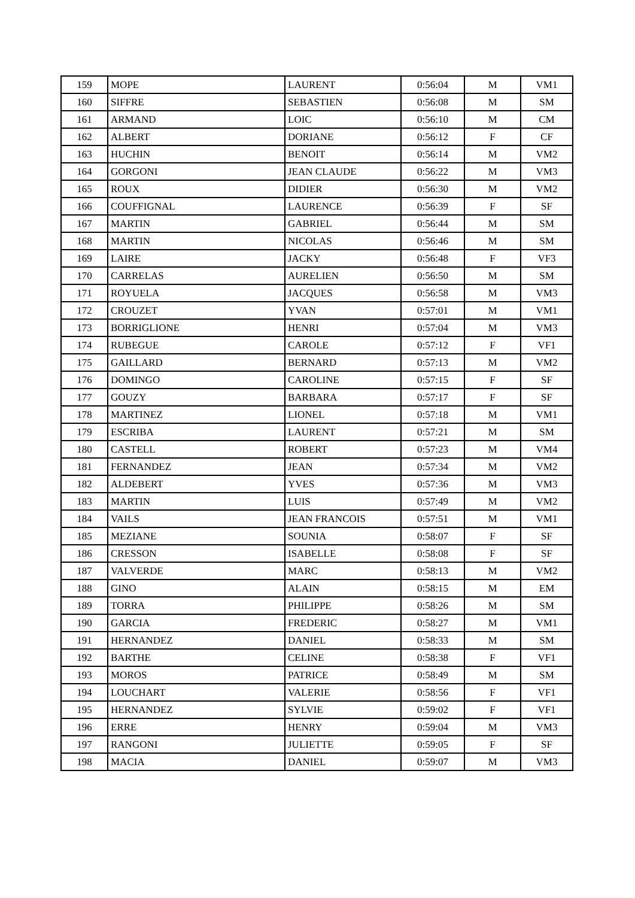| 159 | MOPE | LAURENT | 0:56:04 | M | VM1 |
| 160 | SIFFRE | SEBASTIEN | 0:56:08 | M | SM |
| 161 | ARMAND | LOIC | 0:56:10 | M | CM |
| 162 | ALBERT | DORIANE | 0:56:12 | F | CF |
| 163 | HUCHIN | BENOIT | 0:56:14 | M | VM2 |
| 164 | GORGONI | JEAN CLAUDE | 0:56:22 | M | VM3 |
| 165 | ROUX | DIDIER | 0:56:30 | M | VM2 |
| 166 | COUFFIGNAL | LAURENCE | 0:56:39 | F | SF |
| 167 | MARTIN | GABRIEL | 0:56:44 | M | SM |
| 168 | MARTIN | NICOLAS | 0:56:46 | M | SM |
| 169 | LAIRE | JACKY | 0:56:48 | F | VF3 |
| 170 | CARRELAS | AURELIEN | 0:56:50 | M | SM |
| 171 | ROYUELA | JACQUES | 0:56:58 | M | VM3 |
| 172 | CROUZET | YVAN | 0:57:01 | M | VM1 |
| 173 | BORRIGLIONE | HENRI | 0:57:04 | M | VM3 |
| 174 | RUBEGUE | CAROLE | 0:57:12 | F | VF1 |
| 175 | GAILLARD | BERNARD | 0:57:13 | M | VM2 |
| 176 | DOMINGO | CAROLINE | 0:57:15 | F | SF |
| 177 | GOUZY | BARBARA | 0:57:17 | F | SF |
| 178 | MARTINEZ | LIONEL | 0:57:18 | M | VM1 |
| 179 | ESCRIBA | LAURENT | 0:57:21 | M | SM |
| 180 | CASTELL | ROBERT | 0:57:23 | M | VM4 |
| 181 | FERNANDEZ | JEAN | 0:57:34 | M | VM2 |
| 182 | ALDEBERT | YVES | 0:57:36 | M | VM3 |
| 183 | MARTIN | LUIS | 0:57:49 | M | VM2 |
| 184 | VAILS | JEAN FRANCOIS | 0:57:51 | M | VM1 |
| 185 | MEZIANE | SOUNIA | 0:58:07 | F | SF |
| 186 | CRESSON | ISABELLE | 0:58:08 | F | SF |
| 187 | VALVERDE | MARC | 0:58:13 | M | VM2 |
| 188 | GINO | ALAIN | 0:58:15 | M | EM |
| 189 | TORRA | PHILIPPE | 0:58:26 | M | SM |
| 190 | GARCIA | FREDERIC | 0:58:27 | M | VM1 |
| 191 | HERNANDEZ | DANIEL | 0:58:33 | M | SM |
| 192 | BARTHE | CELINE | 0:58:38 | F | VF1 |
| 193 | MOROS | PATRICE | 0:58:49 | M | SM |
| 194 | LOUCHART | VALERIE | 0:58:56 | F | VF1 |
| 195 | HERNANDEZ | SYLVIE | 0:59:02 | F | VF1 |
| 196 | ERRE | HENRY | 0:59:04 | M | VM3 |
| 197 | RANGONI | JULIETTE | 0:59:05 | F | SF |
| 198 | MACIA | DANIEL | 0:59:07 | M | VM3 |